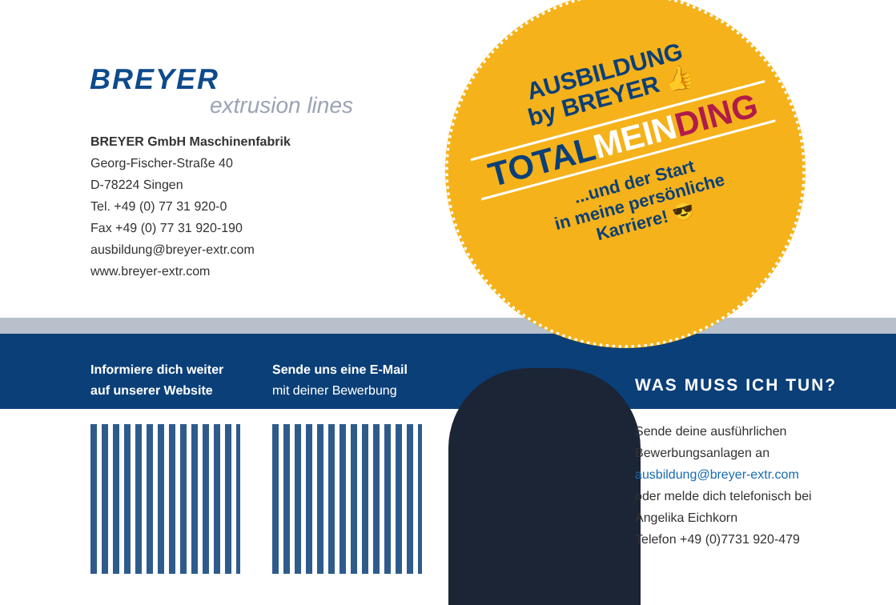BREYER
extrusion lines
BREYER GmbH Maschinenfabrik
Georg-Fischer-Straße 40
D-78224 Singen
Tel. +49 (0) 77 31 920-0
Fax +49 (0) 77 31 920-190
ausbildung@breyer-extr.com
www.breyer-extr.com
Informiere dich weiter
auf unserer Website
Sende uns eine E-Mail
mit deiner Bewerbung
WAS MUSS ICH TUN?
AUSBILDUNG
by BREYER 👍
TOTALMEIN DING
...und der Start
in meine persönliche
Karriere! 😎
Sende deine ausführlichen
Bewerbungsanlagen an
ausbildung@breyer-extr.com
oder melde dich telefonisch bei
Angelika Eichkorn
Telefon +49 (0)7731 920-479